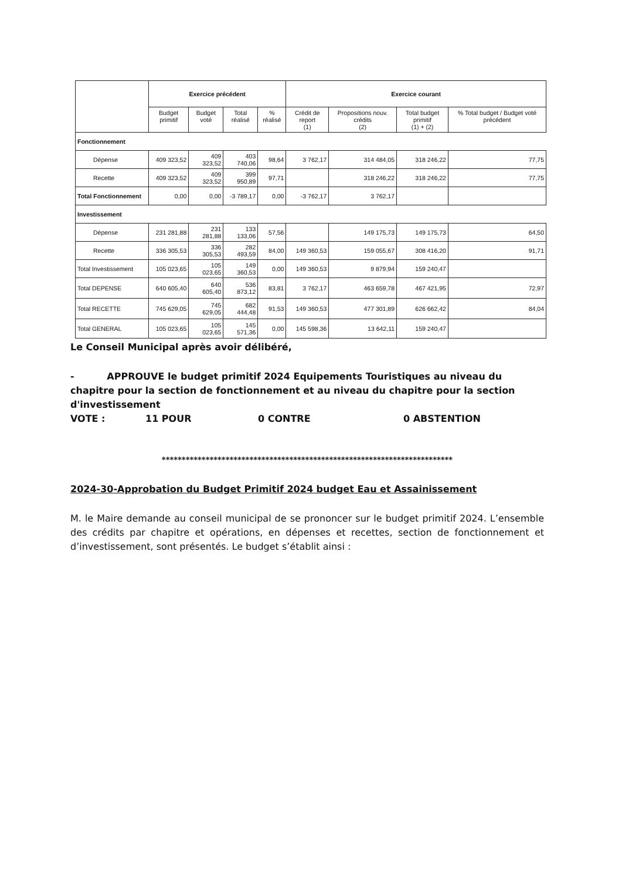| | Exercice précédent | | | | Exercice courant | | | |
| --- | --- | --- | --- | --- | --- | --- | --- | --- |
| | Budget primitif | Budget voté | Total réalisé | % réalisé | Crédit de report (1) | Propositions nouv. crédits (2) | Total budget primitif (1) + (2) | % Total budget / Budget voté précédent |
| Fonctionnement | | | | | | | | |
| Dépense | 409 323,52 | 409 323,52 | 403 740,06 | 98,64 | 3 762,17 | 314 484,05 | 318 246,22 | 77,75 |
| Recette | 409 323,52 | 409 323,52 | 399 950,89 | 97,71 | | 318 246,22 | 318 246,22 | 77,75 |
| Total Fonctionnement | 0,00 | 0,00 | -3 789,17 | 0,00 | -3 762,17 | 3 762,17 | | |
| Investissement | | | | | | | | |
| Dépense | 231 281,88 | 231 281,88 | 133 133,06 | 57,56 | | 149 175,73 | 149 175,73 | 64,50 |
| Recette | 336 305,53 | 336 305,53 | 282 493,59 | 84,00 | 149 360,53 | 159 055,67 | 308 416,20 | 91,71 |
| Total Investissement | 105 023,65 | 105 023,65 | 149 360,53 | 0,00 | 149 360,53 | 9 879,94 | 159 240,47 | |
| Total DEPENSE | 640 605,40 | 640 605,40 | 536 873,12 | 83,81 | 3 762,17 | 463 659,78 | 467 421,95 | 72,97 |
| Total RECETTE | 745 629,05 | 745 629,05 | 682 444,48 | 91,53 | 149 360,53 | 477 301,89 | 626 662,42 | 84,04 |
| Total GENERAL | 105 023,65 | 105 023,65 | 145 571,36 | 0,00 | 145 598,36 | 13 642,11 | 159 240,47 | |
Le Conseil Municipal après avoir délibéré,
- APPROUVE le budget primitif 2024 Equipements Touristiques au niveau du chapitre pour la section de fonctionnement et au niveau du chapitre pour la section d'investissement
VOTE : 11 POUR 0 CONTRE 0 ABSTENTION
*************************************************************************
2024-30-Approbation du Budget Primitif 2024 budget Eau et Assainissement
M. le Maire demande au conseil municipal de se prononcer sur le budget primitif 2024. L’ensemble des crédits par chapitre et opérations, en dépenses et recettes, section de fonctionnement et d’investissement, sont présentés. Le budget s’établit ainsi :